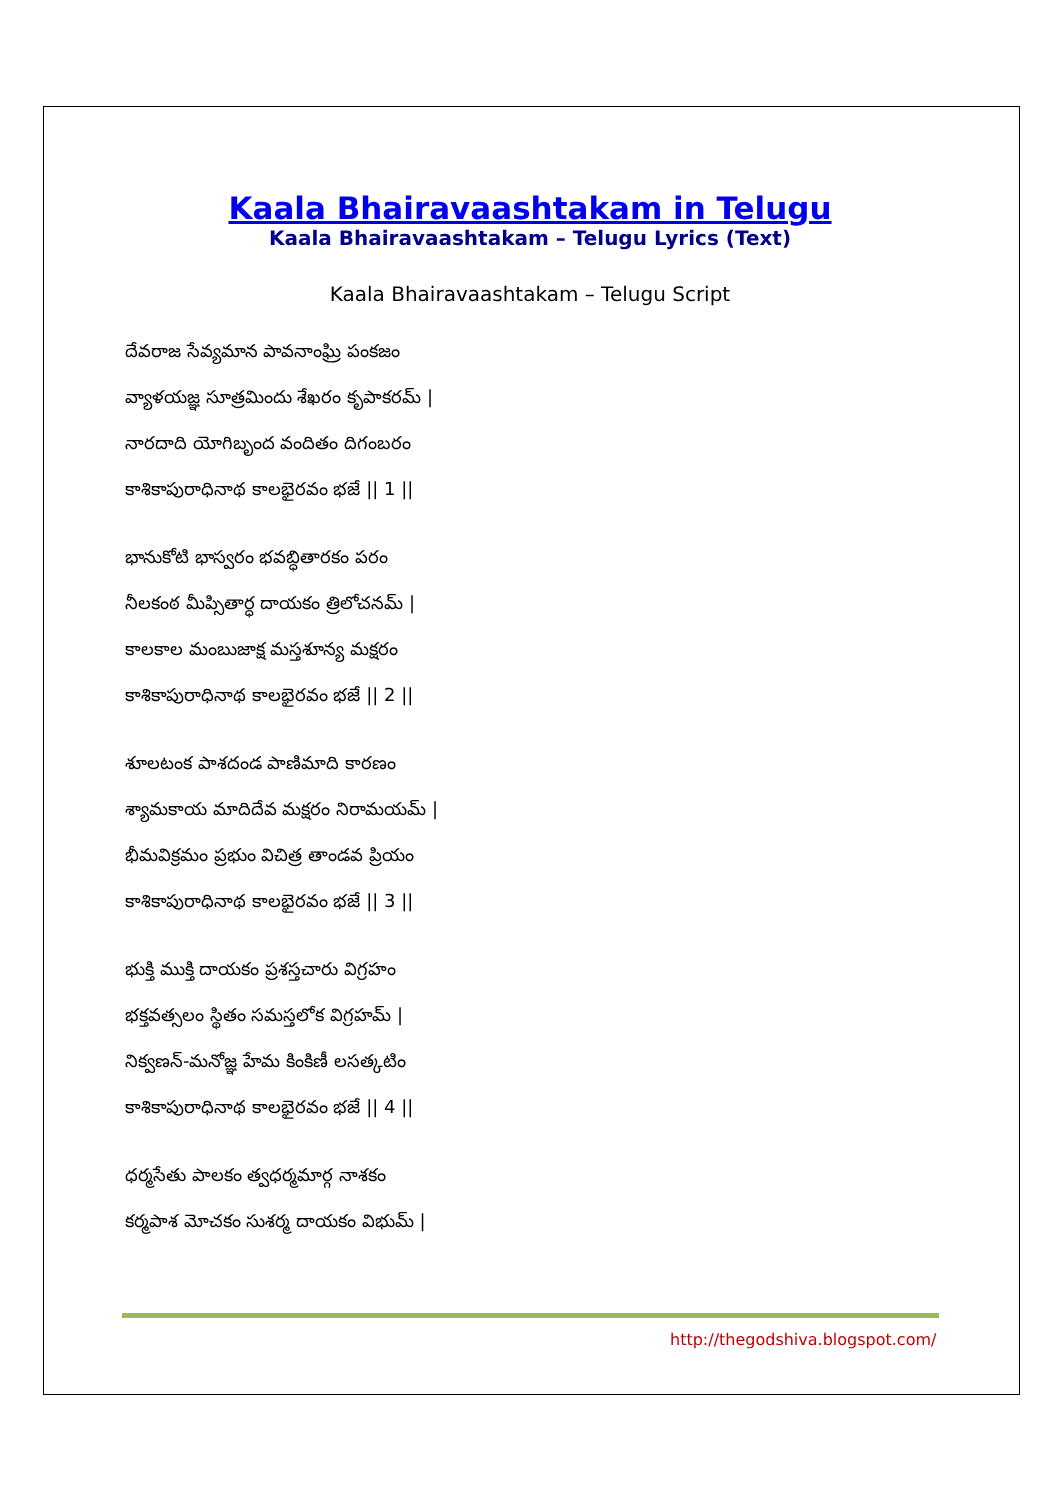Kaala Bhairavaashtakam in Telugu
Kaala Bhairavaashtakam – Telugu Lyrics (Text)
Kaala Bhairavaashtakam – Telugu Script
దేవరాజ సేవ్యమాన పావనాంఘ్రి పంకజం
వ్యాళయజ్ఞ సూత్రమిందు శేఖరం కృపాకరమ్ |
నారదాది యోగిబృంద వందితం దిగంబరం
కాశికాపురాధినాథ కాలభైరవం భజే || 1 ||
భానుకోటి భాస్వరం భవబ్ధితారకం పరం
నీలకంఠ మీప్సితార్ధ దాయకం త్రిలోచనమ్ |
కాలకాల మంబుజాక్ష మస్తశూన్య మక్షరం
కాశికాపురాధినాథ కాలభైరవం భజే || 2 ||
శూలటంక పాశదండ పాణిమాది కారణం
శ్యామకాయ మాదిదేవ మక్షరం నిరామయమ్ |
భీమవిక్రమం ప్రభుం విచిత్ర తాండవ ప్రియం
కాశికాపురాధినాథ కాలభైరవం భజే || 3 ||
భుక్తి ముక్తి దాయకం ప్రశస్తచారు విగ్రహం
భక్తవత్సలం స్థితం సమస్తలోక విగ్రహమ్ |
నిక్వణన్-మనోజ్ఞ హేమ కింకిణీ లసత్కటిం
కాశికాపురాధినాథ కాలభైరవం భజే || 4 ||
ధర్మసేతు పాలకం త్వధర్మమార్గ నాశకం
కర్మపాశ మోచకం సుశర్మ దాయకం విభుమ్ |
http://thegodshiva.blogspot.com/